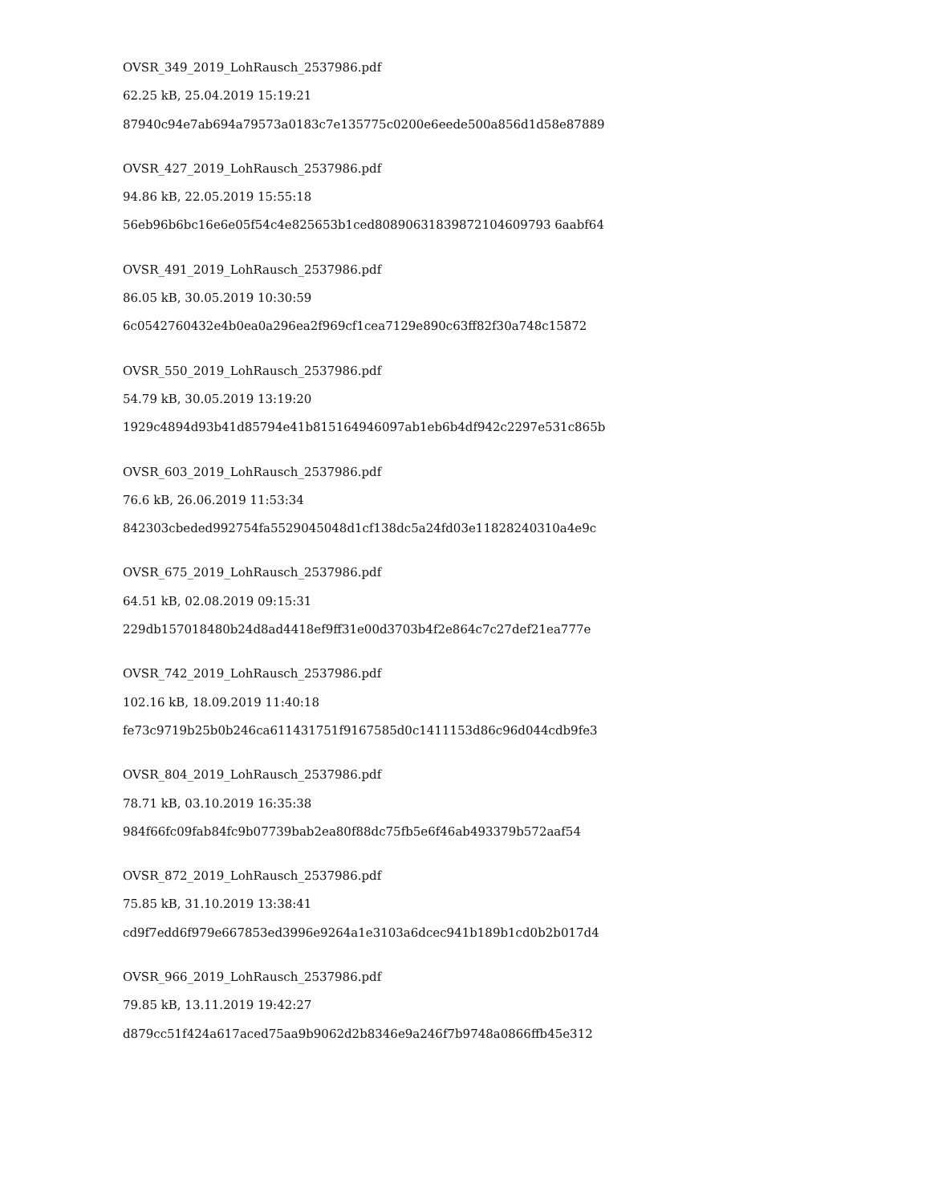OVSR_349_2019_LohRausch_2537986.pdf
62.25 kB, 25.04.2019 15:19:21
87940c94e7ab694a79573a0183c7e135775c0200e6eede500a856d1d58e87889
OVSR_427_2019_LohRausch_2537986.pdf
94.86 kB, 22.05.2019 15:55:18
56eb96b6bc16e6e05f54c4e825653b1ced80890631839872104609793 6aabf64
OVSR_491_2019_LohRausch_2537986.pdf
86.05 kB, 30.05.2019 10:30:59
6c0542760432e4b0ea0a296ea2f969cf1cea7129e890c63ff82f30a748c15872
OVSR_550_2019_LohRausch_2537986.pdf
54.79 kB, 30.05.2019 13:19:20
1929c4894d93b41d85794e41b815164946097ab1eb6b4df942c2297e531c865b
OVSR_603_2019_LohRausch_2537986.pdf
76.6 kB, 26.06.2019 11:53:34
842303cbeded992754fa5529045048d1cf138dc5a24fd03e11828240310a4e9c
OVSR_675_2019_LohRausch_2537986.pdf
64.51 kB, 02.08.2019 09:15:31
229db157018480b24d8ad4418ef9ff31e00d3703b4f2e864c7c27def21ea777e
OVSR_742_2019_LohRausch_2537986.pdf
102.16 kB, 18.09.2019 11:40:18
fe73c9719b25b0b246ca611431751f9167585d0c1411153d86c96d044cdb9fe3
OVSR_804_2019_LohRausch_2537986.pdf
78.71 kB, 03.10.2019 16:35:38
984f66fc09fab84fc9b07739bab2ea80f88dc75fb5e6f46ab493379b572aaf54
OVSR_872_2019_LohRausch_2537986.pdf
75.85 kB, 31.10.2019 13:38:41
cd9f7edd6f979e667853ed3996e9264a1e3103a6dcec941b189b1cd0b2b017d4
OVSR_966_2019_LohRausch_2537986.pdf
79.85 kB, 13.11.2019 19:42:27
d879cc51f424a617aced75aa9b9062d2b8346e9a246f7b9748a0866ffb45e312